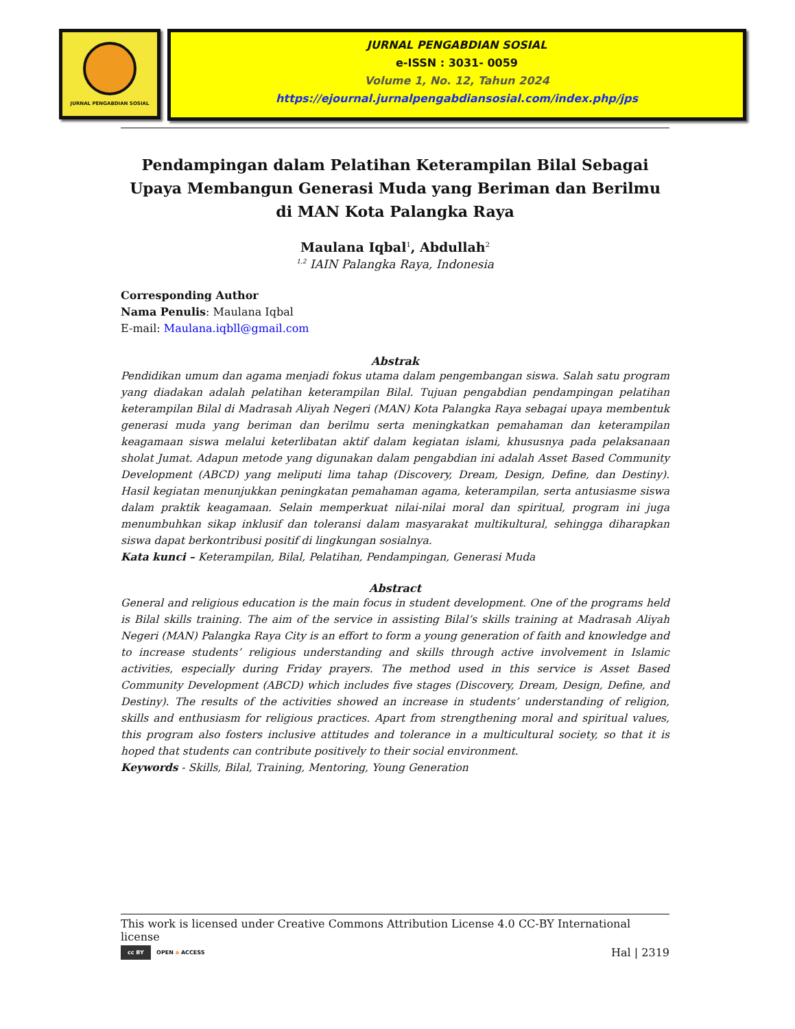JURNAL PENGABDIAN SOSIAL
JURNAL PENGABDIAN SOSIAL
e-ISSN : 3031- 0059
Volume 1, No. 12, Tahun 2024
https://ejournal.jurnalpengabdiansosial.com/index.php/jps
Pendampingan dalam Pelatihan Keterampilan Bilal Sebagai Upaya Membangun Generasi Muda yang Beriman dan Berilmu di MAN Kota Palangka Raya
Maulana Iqbal<sup>1</sup>, Abdullah<sup>2</sup>
<sup>1,2</sup> IAIN Palangka Raya, Indonesia
Corresponding Author
Nama Penulis: Maulana Iqbal
E-mail: Maulana.iqbll@gmail.com
Abstrak
Pendidikan umum dan agama menjadi fokus utama dalam pengembangan siswa. Salah satu program yang diadakan adalah pelatihan keterampilan Bilal. Tujuan pengabdian pendampingan pelatihan keterampilan Bilal di Madrasah Aliyah Negeri (MAN) Kota Palangka Raya sebagai upaya membentuk generasi muda yang beriman dan berilmu serta meningkatkan pemahaman dan keterampilan keagamaan siswa melalui keterlibatan aktif dalam kegiatan islami, khususnya pada pelaksanaan sholat Jumat. Adapun metode yang digunakan dalam pengabdian ini adalah Asset Based Community Development (ABCD) yang meliputi lima tahap (Discovery, Dream, Design, Define, dan Destiny). Hasil kegiatan menunjukkan peningkatan pemahaman agama, keterampilan, serta antusiasme siswa dalam praktik keagamaan. Selain memperkuat nilai-nilai moral dan spiritual, program ini juga menumbuhkan sikap inklusif dan toleransi dalam masyarakat multikultural, sehingga diharapkan siswa dapat berkontribusi positif di lingkungan sosialnya.
Kata kunci – Keterampilan, Bilal, Pelatihan, Pendampingan, Generasi Muda
Abstract
General and religious education is the main focus in student development. One of the programs held is Bilal skills training. The aim of the service in assisting Bilal’s skills training at Madrasah Aliyah Negeri (MAN) Palangka Raya City is an effort to form a young generation of faith and knowledge and to increase students’ religious understanding and skills through active involvement in Islamic activities, especially during Friday prayers. The method used in this service is Asset Based Community Development (ABCD) which includes five stages (Discovery, Dream, Design, Define, and Destiny). The results of the activities showed an increase in students’ understanding of religion, skills and enthusiasm for religious practices. Apart from strengthening moral and spiritual values, this program also fosters inclusive attitudes and tolerance in a multicultural society, so that it is hoped that students can contribute positively to their social environment.
Keywords - Skills, Bilal, Training, Mentoring, Young Generation
This work is licensed under Creative Commons Attribution License 4.0 CC-BY International license
cc BY OPEN a ACCESS Hal | 2319